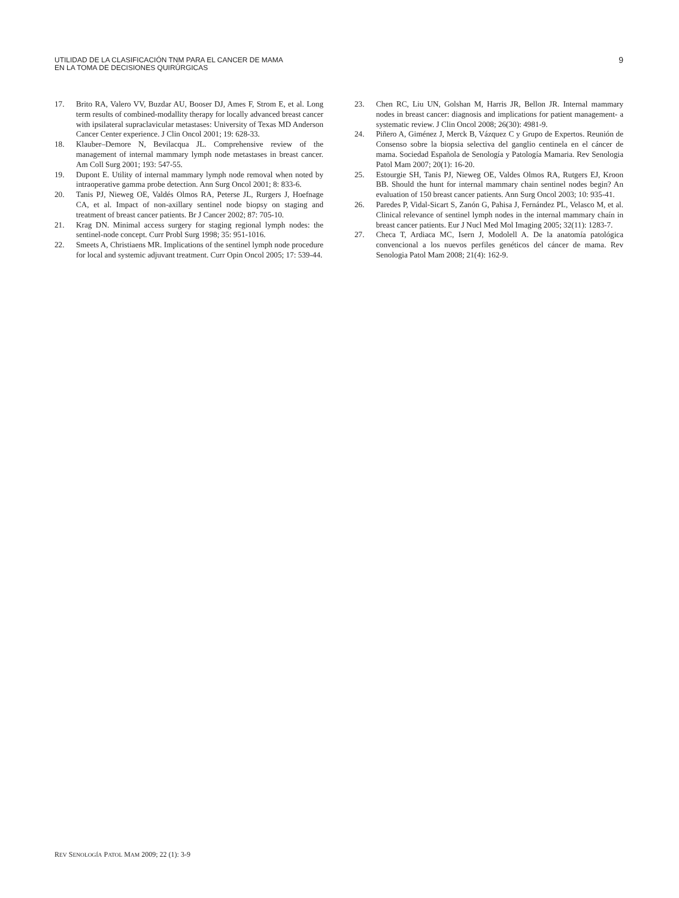UTILIDAD DE LA CLASIFICACIÓN TNM PARA EL CANCER DE MAMA
EN LA TOMA DE DECISIONES QUIRÚRGICAS
9
17. Brito RA, Valero VV, Buzdar AU, Booser DJ, Ames F, Strom E, et al. Long term results of combined-modallity therapy for locally advanced breast cancer with ipsilateral supraclavicular metastases: University of Texas MD Anderson Cancer Center experience. J Clin Oncol 2001; 19: 628-33.
18. Klauber–Demore N, Bevilacqua JL. Comprehensive review of the management of internal mammary lymph node metastases in breast cancer. Am Coll Surg 2001; 193: 547-55.
19. Dupont E. Utility of internal mammary lymph node removal when noted by intraoperative gamma probe detection. Ann Surg Oncol 2001; 8: 833-6.
20. Tanis PJ, Nieweg OE, Valdés Olmos RA, Peterse JL, Rurgers J, Hoefnage CA, et al. Impact of non-axillary sentinel node biopsy on staging and treatment of breast cancer patients. Br J Cancer 2002; 87: 705-10.
21. Krag DN. Minimal access surgery for staging regional lymph nodes: the sentinel-node concept. Curr Probl Surg 1998; 35: 951-1016.
22. Smeets A, Christiaens MR. Implications of the sentinel lymph node procedure for local and systemic adjuvant treatment. Curr Opin Oncol 2005; 17: 539-44.
23. Chen RC, Liu UN, Golshan M, Harris JR, Bellon JR. Internal mammary nodes in breast cancer: diagnosis and implications for patient management- a systematic review. J Clin Oncol 2008; 26(30): 4981-9.
24. Piñero A, Giménez J, Merck B, Vázquez C y Grupo de Expertos. Reunión de Consenso sobre la biopsia selectiva del ganglio centinela en el cáncer de mama. Sociedad Española de Senología y Patología Mamaria. Rev Senologia Patol Mam 2007; 20(1): 16-20.
25. Estourgie SH, Tanis PJ, Nieweg OE, Valdes Olmos RA, Rutgers EJ, Kroon BB. Should the hunt for internal mammary chain sentinel nodes begin? An evaluation of 150 breast cancer patients. Ann Surg Oncol 2003; 10: 935-41.
26. Paredes P, Vidal-Sicart S, Zanón G, Pahisa J, Fernández PL, Velasco M, et al. Clinical relevance of sentinel lymph nodes in the internal mammary chaín in breast cancer patients. Eur J Nucl Med Mol Imaging 2005; 32(11): 1283-7.
27. Checa T, Ardiaca MC, Isern J, Modolell A. De la anatomía patológica convencional a los nuevos perfiles genéticos del cáncer de mama. Rev Senologia Patol Mam 2008; 21(4): 162-9.
REV SENOLOGÍA PATOL MAM 2009; 22 (1): 3-9